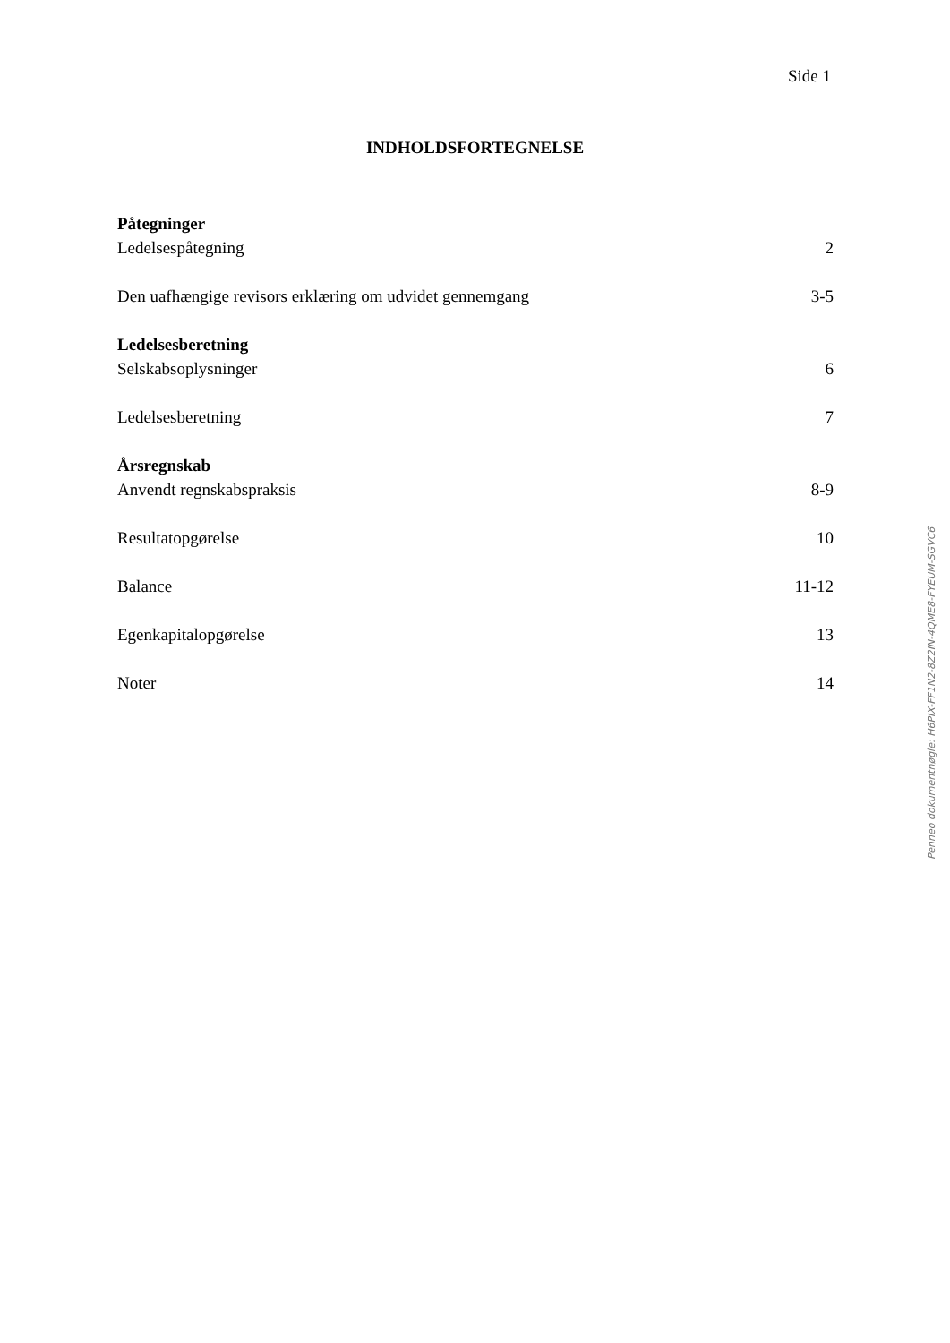Side 1
INDHOLDSFORTEGNELSE
Påtegninger
Ledelsespåtegning 2
Den uafhængige revisors erklæring om udvidet gennemgang 3-5
Ledelsesberetning
Selskabsoplysninger 6
Ledelsesberetning 7
Årsregnskab
Anvendt regnskabspraksis 8-9
Resultatopgørelse 10
Balance 11-12
Egenkapitalopgørelse 13
Noter 14
Penneo dokumentnøgle: H6PIX-FF1N2-8Z2IN-4QME8-FYEUM-SGVC6